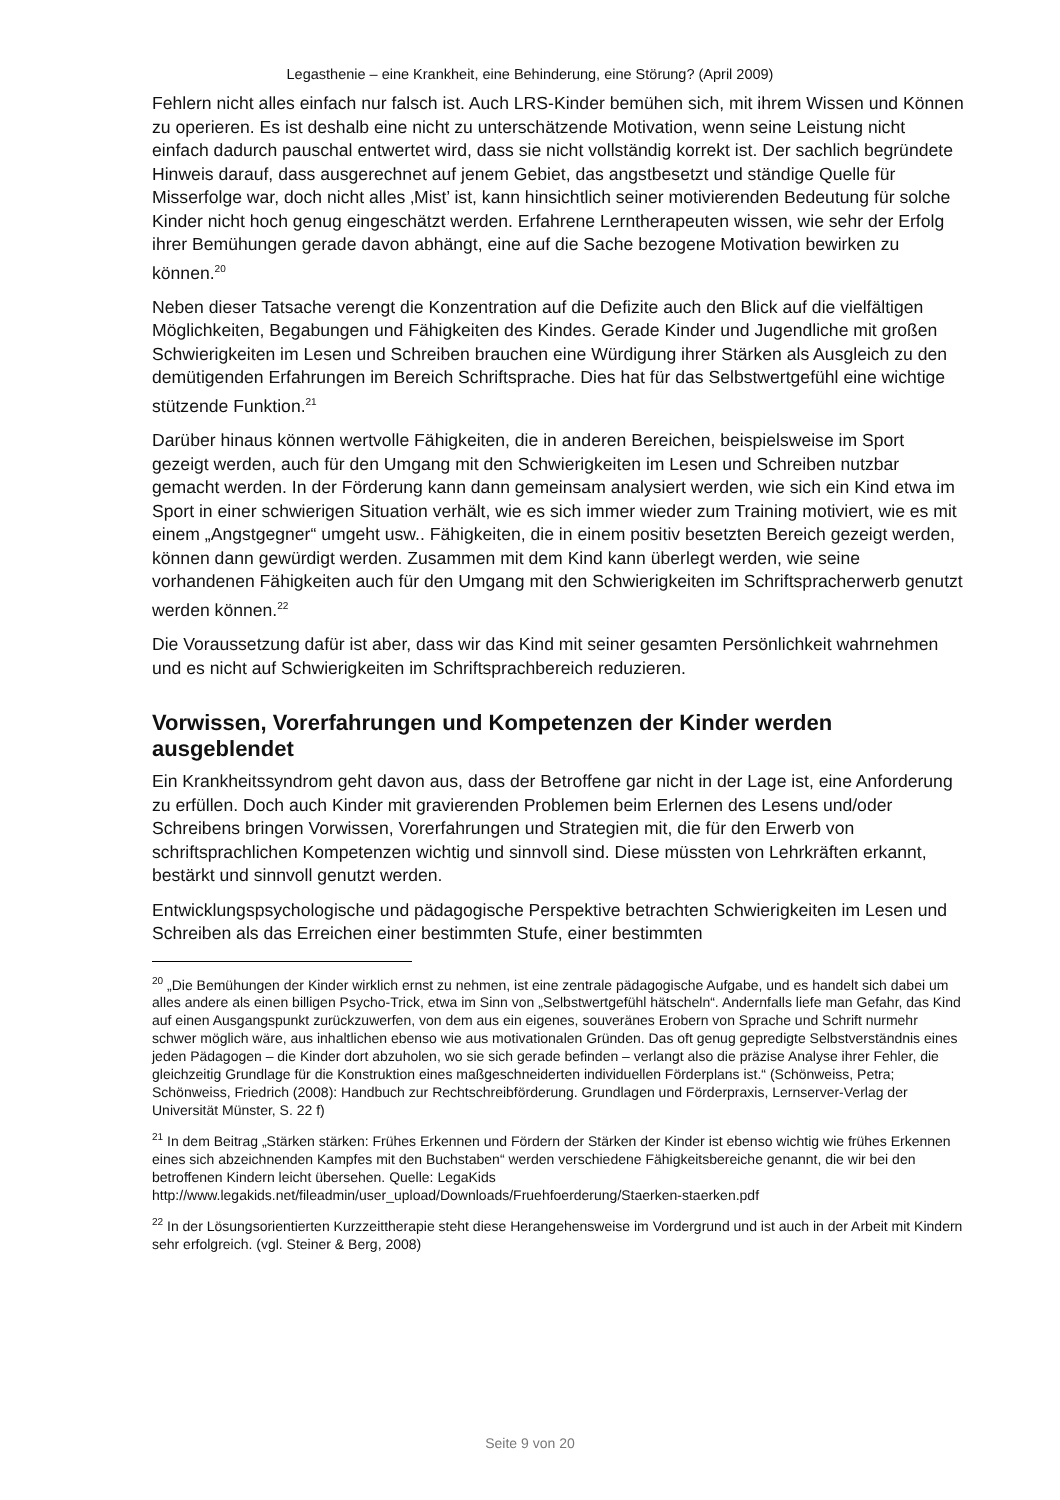Legasthenie – eine Krankheit, eine Behinderung, eine Störung? (April 2009)
Fehlern nicht alles einfach nur falsch ist. Auch LRS-Kinder bemühen sich, mit ihrem Wissen und Können zu operieren. Es ist deshalb eine nicht zu unterschätzende Motivation, wenn seine Leistung nicht einfach dadurch pauschal entwertet wird, dass sie nicht vollständig korrekt ist. Der sachlich begründete Hinweis darauf, dass ausgerechnet auf jenem Gebiet, das angstbesetzt und ständige Quelle für Misserfolge war, doch nicht alles ‚Mist’ ist, kann hinsichtlich seiner motivierenden Bedeutung für solche Kinder nicht hoch genug eingeschätzt werden. Erfahrene Lerntherapeuten wissen, wie sehr der Erfolg ihrer Bemühungen gerade davon abhängt, eine auf die Sache bezogene Motivation bewirken zu können.<sup>20</sup>
Neben dieser Tatsache verengt die Konzentration auf die Defizite auch den Blick auf die vielfältigen Möglichkeiten, Begabungen und Fähigkeiten des Kindes. Gerade Kinder und Jugendliche mit großen Schwierigkeiten im Lesen und Schreiben brauchen eine Würdigung ihrer Stärken als Ausgleich zu den demütigenden Erfahrungen im Bereich Schriftsprache. Dies hat für das Selbstwertgefühl eine wichtige stützende Funktion.<sup>21</sup>
Darüber hinaus können wertvolle Fähigkeiten, die in anderen Bereichen, beispielsweise im Sport gezeigt werden, auch für den Umgang mit den Schwierigkeiten im Lesen und Schreiben nutzbar gemacht werden. In der Förderung kann dann gemeinsam analysiert werden, wie sich ein Kind etwa im Sport in einer schwierigen Situation verhält, wie es sich immer wieder zum Training motiviert, wie es mit einem „Angstgegner“ umgeht usw.. Fähigkeiten, die in einem positiv besetzten Bereich gezeigt werden, können dann gewürdigt werden. Zusammen mit dem Kind kann überlegt werden, wie seine vorhandenen Fähigkeiten auch für den Umgang mit den Schwierigkeiten im Schriftspracherwerb genutzt werden können.<sup>22</sup>
Die Voraussetzung dafür ist aber, dass wir das Kind mit seiner gesamten Persönlichkeit wahrnehmen und es nicht auf Schwierigkeiten im Schriftsprachbereich reduzieren.
Vorwissen, Vorerfahrungen und Kompetenzen der Kinder werden ausgeblendet
Ein Krankheitssyndrom geht davon aus, dass der Betroffene gar nicht in der Lage ist, eine Anforderung zu erfüllen. Doch auch Kinder mit gravierenden Problemen beim Erlernen des Lesens und/oder Schreibens bringen Vorwissen, Vorerfahrungen und Strategien mit, die für den Erwerb von schriftsprachlichen Kompetenzen wichtig und sinnvoll sind. Diese müssten von Lehrkräften erkannt, bestärkt und sinnvoll genutzt werden.
Entwicklungspsychologische und pädagogische Perspektive betrachten Schwierigkeiten im Lesen und Schreiben als das Erreichen einer bestimmten Stufe, einer bestimmten
<sup>20</sup> „Die Bemühungen der Kinder wirklich ernst zu nehmen, ist eine zentrale pädagogische Aufgabe, und es handelt sich dabei um alles andere als einen billigen Psycho-Trick, etwa im Sinn von „Selbstwertgefühl hätscheln“. Andernfalls liefe man Gefahr, das Kind auf einen Ausgangspunkt zurückzuwerfen, von dem aus ein eigenes, souveränes Erobern von Sprache und Schrift nurmehr schwer möglich wäre, aus inhaltlichen ebenso wie aus motivationalen Gründen. Das oft genug gepredigte Selbstverständnis eines jeden Pädagogen – die Kinder dort abzuholen, wo sie sich gerade befinden – verlangt also die präzise Analyse ihrer Fehler, die gleichzeitig Grundlage für die Konstruktion eines maßgeschneiderten individuellen Förderplans ist.“ (Schönweiss, Petra; Schönweiss, Friedrich (2008): Handbuch zur Rechtschreibförderung. Grundlagen und Förderpraxis, Lernserver-Verlag der Universität Münster, S. 22 f)
<sup>21</sup> In dem Beitrag „Stärken stärken: Frühes Erkennen und Fördern der Stärken der Kinder ist ebenso wichtig wie frühes Erkennen eines sich abzeichnenden Kampfes mit den Buchstaben“ werden verschiedene Fähigkeitsbereiche genannt, die wir bei den betroffenen Kindern leicht übersehen. Quelle: LegaKids http://www.legakids.net/fileadmin/user_upload/Downloads/Fruehfoerderung/Staerken-staerken.pdf
<sup>22</sup> In der Lösungsorientierten Kurzzeittherapie steht diese Herangehensweise im Vordergrund und ist auch in der Arbeit mit Kindern sehr erfolgreich. (vgl. Steiner & Berg, 2008)
Seite 9 von 20